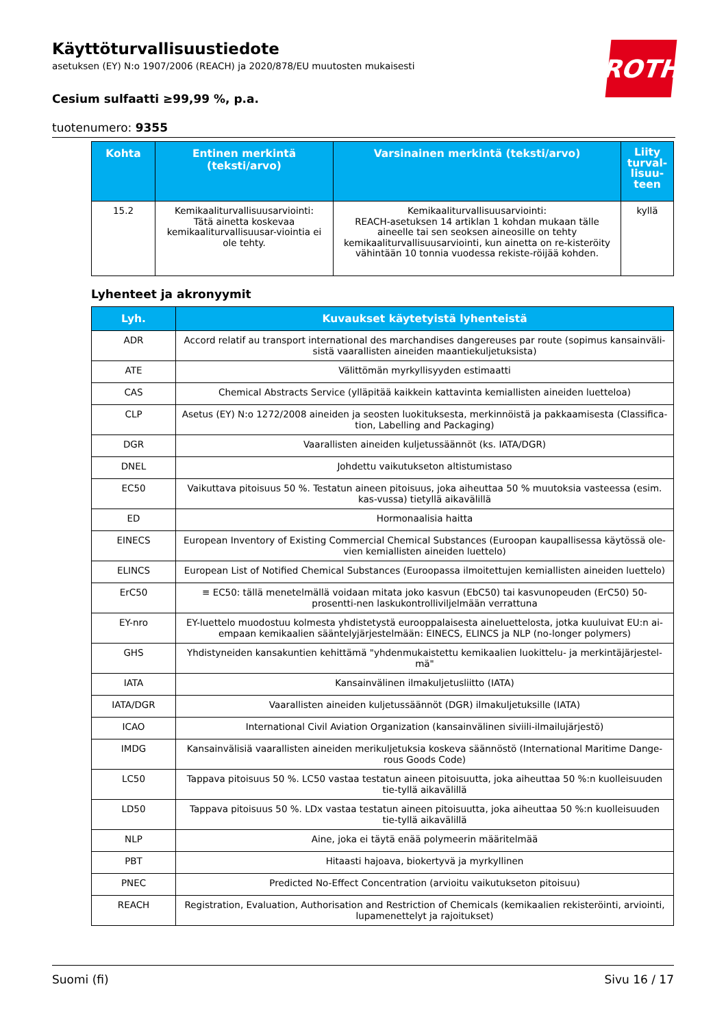Käyttöturvallisuustiedote
asetuksen (EY) N:o 1907/2006 (REACH) ja 2020/878/EU muutosten mukaisesti
Cesium sulfaatti ≥99,99 %, p.a.
tuotenumero: 9355
ROTH
| Kohta | Entinen merkintä (teksti/arvo) | Varsinainen merkintä (teksti/arvo) | Liity turval-lisuu-teen |
| --- | --- | --- | --- |
| 15.2 | Kemikaaliturvallisuusarviointi: Tätä ainetta koskevaa kemikaaliturvallisuusar-viointia ei ole tehty. | Kemikaaliturvallisuusarviointi: REACH-asetuksen 14 artiklan 1 kohdan mukaan tälle aineelle tai sen seoksen aineosille on tehty kemikaaliturvallisuusarviointi, kun ainetta on re-kisteröity vähintään 10 tonnia vuodessa rekiste-röijää kohden. | kyllä |
Lyhenteet ja akronyymit
| Lyh. | Kuvaukset käytetyistä lyhenteistä |
| --- | --- |
| ADR | Accord relatif au transport international des marchandises dangereuses par route (sopimus kansainväli-sistä vaarallisten aineiden maantiekuljetuksista) |
| ATE | Välittömän myrkyllisyyden estimaatti |
| CAS | Chemical Abstracts Service (ylläpitää kaikkein kattavinta kemiallisten aineiden luetteloa) |
| CLP | Asetus (EY) N:o 1272/2008 aineiden ja seosten luokituksesta, merkinnöistä ja pakkaamisesta (Classifica-tion, Labelling and Packaging) |
| DGR | Vaarallisten aineiden kuljetussäännöt (ks. IATA/DGR) |
| DNEL | Johdettu vaikutukseton altistumistaso |
| EC50 | Vaikuttava pitoisuus 50 %. Testatun aineen pitoisuus, joka aiheuttaa 50 % muutoksia vasteessa (esim. kas-vussa) tietyllä aikavälillä |
| ED | Hormonaalisia haitta |
| EINECS | European Inventory of Existing Commercial Chemical Substances (Euroopan kaupallisessa käytössä ole-vien kemiallisten aineiden luettelo) |
| ELINCS | European List of Notified Chemical Substances (Euroopassa ilmoitettujen kemiallisten aineiden luettelo) |
| ErC50 | ≡ EC50: tällä menetelmällä voidaan mitata joko kasvun (EbC50) tai kasvunopeuden (ErC50) 50-prosentti-nen laskukontrolliviljelmään verrattuna |
| EY-nro | EY-luettelo muodostuu kolmesta yhdistetystä eurooppalaisesta aineluettelosta, jotka kuuluivat EU:n ai-empaan kemikaalien sääntelyjärjestelmään: EINECS, ELINCS ja NLP (no-longer polymers) |
| GHS | Yhdistyneiden kansakuntien kehittämä "yhdenmukaistettu kemikaalien luokittelu- ja merkintäjärjestel-mä" |
| IATA | Kansainvälinen ilmakuljetusliitto (IATA) |
| IATA/DGR | Vaarallisten aineiden kuljetussäännöt (DGR) ilmakuljetuksille (IATA) |
| ICAO | International Civil Aviation Organization (kansainvälinen siviili-ilmailujärjestö) |
| IMDG | Kansainvälisiä vaarallisten aineiden merikuljetuksia koskeva säännöstö (International Maritime Dange-rous Goods Code) |
| LC50 | Tappava pitoisuus 50 %. LC50 vastaa testatun aineen pitoisuutta, joka aiheuttaa 50 %:n kuolleisuuden tie-tyllä aikavälillä |
| LD50 | Tappava pitoisuus 50 %. LDx vastaa testatun aineen pitoisuutta, joka aiheuttaa 50 %:n kuolleisuuden tie-tyllä aikavälillä |
| NLP | Aine, joka ei täytä enää polymeerin määritelmää |
| PBT | Hitaasti hajoava, biokertyvä ja myrkyllinen |
| PNEC | Predicted No-Effect Concentration (arvioitu vaikutukseton pitoisuu) |
| REACH | Registration, Evaluation, Authorisation and Restriction of Chemicals (kemikaalien rekisteröinti, arviointi, lupamenettelyt ja rajoitukset) |
Suomi (fi) Sivu 16 / 17